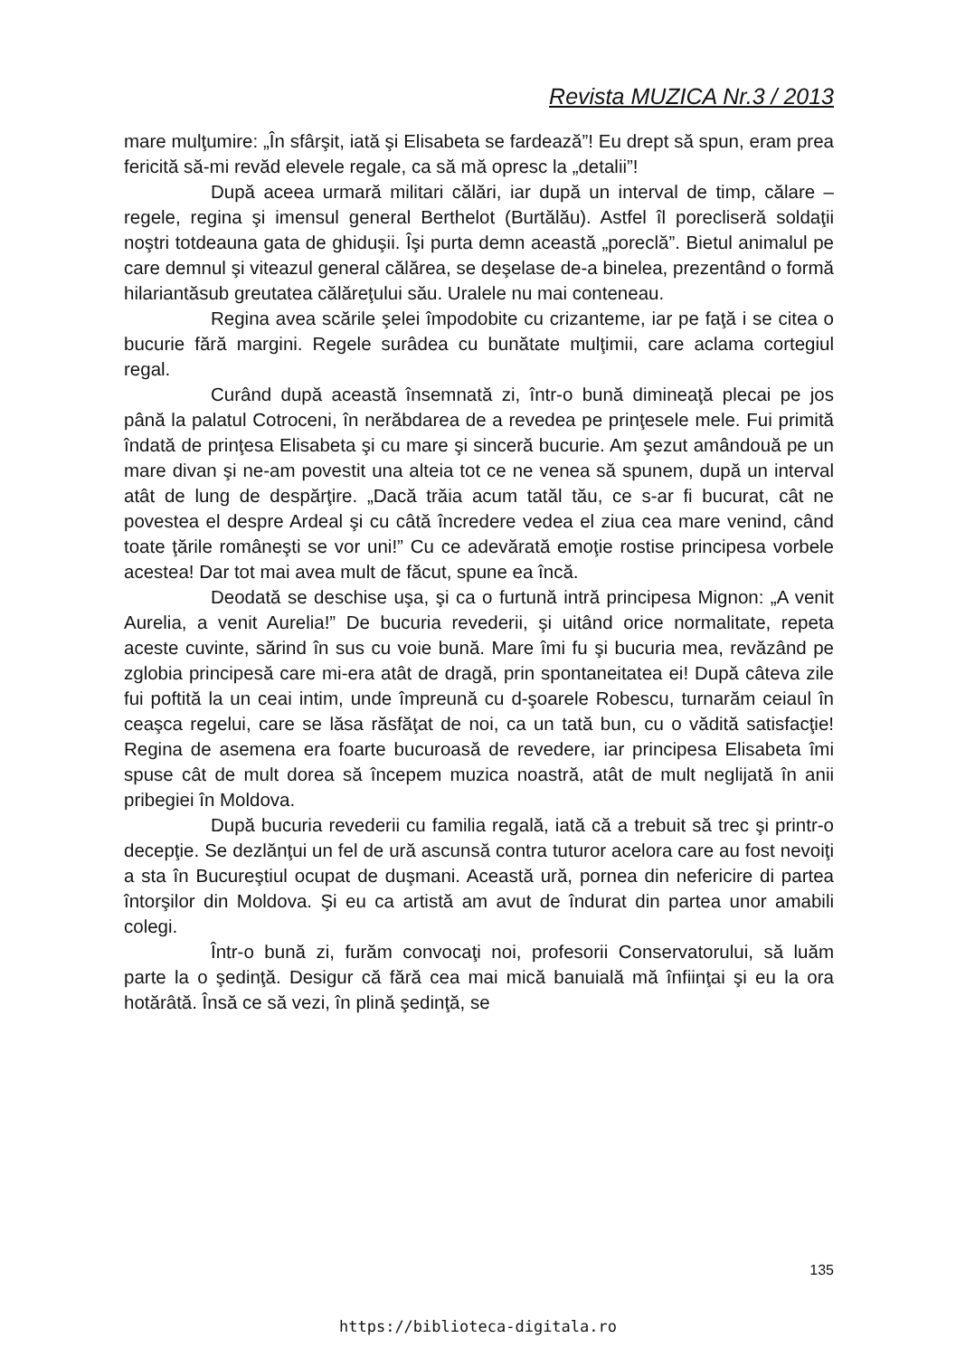Revista MUZICA Nr.3 / 2013
mare mulţumire: „În sfârşit, iată şi Elisabeta se fardează”! Eu drept să spun, eram prea fericită să-mi revăd elevele regale, ca să mă opresc la „detalii”!
După aceea urmară militari călări, iar după un interval de timp, călare – regele, regina şi imensul general Berthelot (Burtălău). Astfel îl porecliseră soldaţii noştri totdeauna gata de ghiduşii. Îşi purta demn această „poreclă”. Bietul animalul pe care demnul şi viteazul general călărea, se deşelase de-a binelea, prezentând o formă hilariantăsub greutatea călăreţului său. Uralele nu mai conteneau.
Regina avea scările şelei împodobite cu crizanteme, iar pe faţă i se citea o bucurie fără margini. Regele surâdea cu bunătate mulţimii, care aclama cortegiul regal.
Curând după această însemnată zi, într-o bună dimineaţă plecai pe jos până la palatul Cotroceni, în nerăbdarea de a revedea pe prinţesele mele. Fui primită îndată de prinţesa Elisabeta şi cu mare şi sinceră bucurie. Am şezut amândouă pe un mare divan şi ne-am povestit una alteia tot ce ne venea să spunem, după un interval atât de lung de despărţire. „Dacă trăia acum tatăl tău, ce s-ar fi bucurat, cât ne povestea el despre Ardeal şi cu câtă încredere vedea el ziua cea mare venind, când toate ţările româneşti se vor uni!” Cu ce adevărată emoţie rostise principesa vorbele acestea! Dar tot mai avea mult de făcut, spune ea încă.
Deodată se deschise uşa, şi ca o furtună intră principesa Mignon: „A venit Aurelia, a venit Aurelia!” De bucuria revederii, şi uitând orice normalitate, repeta aceste cuvinte, sărind în sus cu voie bună. Mare îmi fu şi bucuria mea, revăzând pe zglobia principesă care mi-era atât de dragă, prin spontaneitatea ei! După câteva zile fui poftită la un ceai intim, unde împreună cu d-şoarele Robescu, turnarăm ceiaul în ceaşca regelui, care se lăsa răsfăţat de noi, ca un tată bun, cu o vădită satisfacţie! Regina de asemena era foarte bucuroasă de revedere, iar principesa Elisabeta îmi spuse cât de mult dorea să începem muzica noastră, atât de mult neglijată în anii pribegiei în Moldova.
După bucuria revederii cu familia regală, iată că a trebuit să trec şi printr-o decepţie. Se dezlănţui un fel de ură ascunsă contra tuturor acelora care au fost nevoiţi a sta în Bucureştiul ocupat de duşmani. Această ură, pornea din nefericire di partea întorşilor din Moldova. Şi eu ca artistă am avut de îndurat din partea unor amabili colegi.
Într-o bună zi, furăm convocaţi noi, profesorii Conservatorului, să luăm parte la o şedinţă. Desigur că fără cea mai mică banuială mă înfiinţai şi eu la ora hotărâtă. Însă ce să vezi, în plină şedinţă, se
135
https://biblioteca-digitala.ro